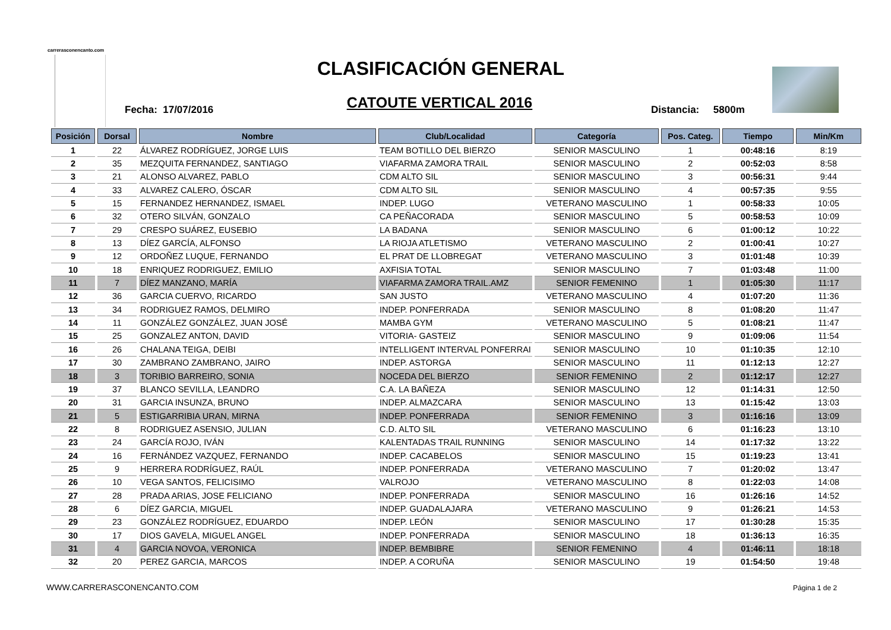carrerasconencanto.com
CLASIFICACIÓN GENERAL
Fecha: 17/07/2016
CATOUTE VERTICAL 2016 Distancia: 5800m
| Posición | Dorsal | Nombre | Club/Localidad | Categoría | Pos. Categ. | Tiempo | Min/Km |
| --- | --- | --- | --- | --- | --- | --- | --- |
| 1 | 22 | ÁLVAREZ RODRÍGUEZ, JORGE LUIS | TEAM BOTILLO DEL BIERZO | SENIOR MASCULINO | 1 | 00:48:16 | 8:19 |
| 2 | 35 | MEZQUITA FERNANDEZ, SANTIAGO | VIAFARMA ZAMORA TRAIL | SENIOR MASCULINO | 2 | 00:52:03 | 8:58 |
| 3 | 21 | ALONSO ALVAREZ, PABLO | CDM ALTO SIL | SENIOR MASCULINO | 3 | 00:56:31 | 9:44 |
| 4 | 33 | ALVAREZ CALERO, ÓSCAR | CDM ALTO SIL | SENIOR MASCULINO | 4 | 00:57:35 | 9:55 |
| 5 | 15 | FERNANDEZ HERNANDEZ, ISMAEL | INDEP. LUGO | VETERANO MASCULINO | 1 | 00:58:33 | 10:05 |
| 6 | 32 | OTERO SILVÁN, GONZALO | CA PEÑACORADA | SENIOR MASCULINO | 5 | 00:58:53 | 10:09 |
| 7 | 29 | CRESPO SUÁREZ, EUSEBIO | LA BADANA | SENIOR MASCULINO | 6 | 01:00:12 | 10:22 |
| 8 | 13 | DÍEZ GARCÍA, ALFONSO | LA RIOJA ATLETISMO | VETERANO MASCULINO | 2 | 01:00:41 | 10:27 |
| 9 | 12 | ORDOÑEZ LUQUE, FERNANDO | EL PRAT DE LLOBREGAT | VETERANO MASCULINO | 3 | 01:01:48 | 10:39 |
| 10 | 18 | ENRIQUEZ RODRIGUEZ, EMILIO | AXFISIA TOTAL | SENIOR MASCULINO | 7 | 01:03:48 | 11:00 |
| 11 | 7 | DÍEZ MANZANO, MARÍA | VIAFARMA ZAMORA TRAIL.AMZ | SENIOR FEMENINO | 1 | 01:05:30 | 11:17 |
| 12 | 36 | GARCIA CUERVO, RICARDO | SAN JUSTO | VETERANO MASCULINO | 4 | 01:07:20 | 11:36 |
| 13 | 34 | RODRIGUEZ RAMOS, DELMIRO | INDEP. PONFERRADA | SENIOR MASCULINO | 8 | 01:08:20 | 11:47 |
| 14 | 11 | GONZÁLEZ GONZÁLEZ, JUAN JOSÉ | MAMBA GYM | VETERANO MASCULINO | 5 | 01:08:21 | 11:47 |
| 15 | 25 | GONZALEZ ANTON, DAVID | VITORIA- GASTEIZ | SENIOR MASCULINO | 9 | 01:09:06 | 11:54 |
| 16 | 26 | CHALANA TEIGA, DEIBI | INTELLIGENT INTERVAL PONFERRAI | SENIOR MASCULINO | 10 | 01:10:35 | 12:10 |
| 17 | 30 | ZAMBRANO ZAMBRANO, JAIRO | INDEP. ASTORGA | SENIOR MASCULINO | 11 | 01:12:13 | 12:27 |
| 18 | 3 | TORIBIO BARREIRO, SONIA | NOCEDA DEL BIERZO | SENIOR FEMENINO | 2 | 01:12:17 | 12:27 |
| 19 | 37 | BLANCO SEVILLA, LEANDRO | C.A. LA BAÑEZA | SENIOR MASCULINO | 12 | 01:14:31 | 12:50 |
| 20 | 31 | GARCIA INSUNZA, BRUNO | INDEP. ALMAZCARA | SENIOR MASCULINO | 13 | 01:15:42 | 13:03 |
| 21 | 5 | ESTIGARRIBIA URAN, MIRNA | INDEP. PONFERRADA | SENIOR FEMENINO | 3 | 01:16:16 | 13:09 |
| 22 | 8 | RODRIGUEZ ASENSIO, JULIAN | C.D. ALTO SIL | VETERANO MASCULINO | 6 | 01:16:23 | 13:10 |
| 23 | 24 | GARCÍA ROJO, IVÁN | KALENTADAS TRAIL RUNNING | SENIOR MASCULINO | 14 | 01:17:32 | 13:22 |
| 24 | 16 | FERNÁNDEZ VAZQUEZ, FERNANDO | INDEP. CACABELOS | SENIOR MASCULINO | 15 | 01:19:23 | 13:41 |
| 25 | 9 | HERRERA RODRÍGUEZ, RAÚL | INDEP. PONFERRADA | VETERANO MASCULINO | 7 | 01:20:02 | 13:47 |
| 26 | 10 | VEGA SANTOS, FELICISIMO | VALROJO | VETERANO MASCULINO | 8 | 01:22:03 | 14:08 |
| 27 | 28 | PRADA ARIAS, JOSE FELICIANO | INDEP. PONFERRADA | SENIOR MASCULINO | 16 | 01:26:16 | 14:52 |
| 28 | 6 | DÍEZ GARCIA, MIGUEL | INDEP. GUADALAJARA | VETERANO MASCULINO | 9 | 01:26:21 | 14:53 |
| 29 | 23 | GONZÁLEZ RODRÍGUEZ, EDUARDO | INDEP. LEÓN | SENIOR MASCULINO | 17 | 01:30:28 | 15:35 |
| 30 | 17 | DIOS GAVELA, MIGUEL ANGEL | INDEP. PONFERRADA | SENIOR MASCULINO | 18 | 01:36:13 | 16:35 |
| 31 | 4 | GARCIA NOVOA, VERONICA | INDEP. BEMBIBRE | SENIOR FEMENINO | 4 | 01:46:11 | 18:18 |
| 32 | 20 | PEREZ GARCIA, MARCOS | INDEP. A CORUÑA | SENIOR MASCULINO | 19 | 01:54:50 | 19:48 |
WWW.CARRERASCONENCANTO.COM Página 1 de 2